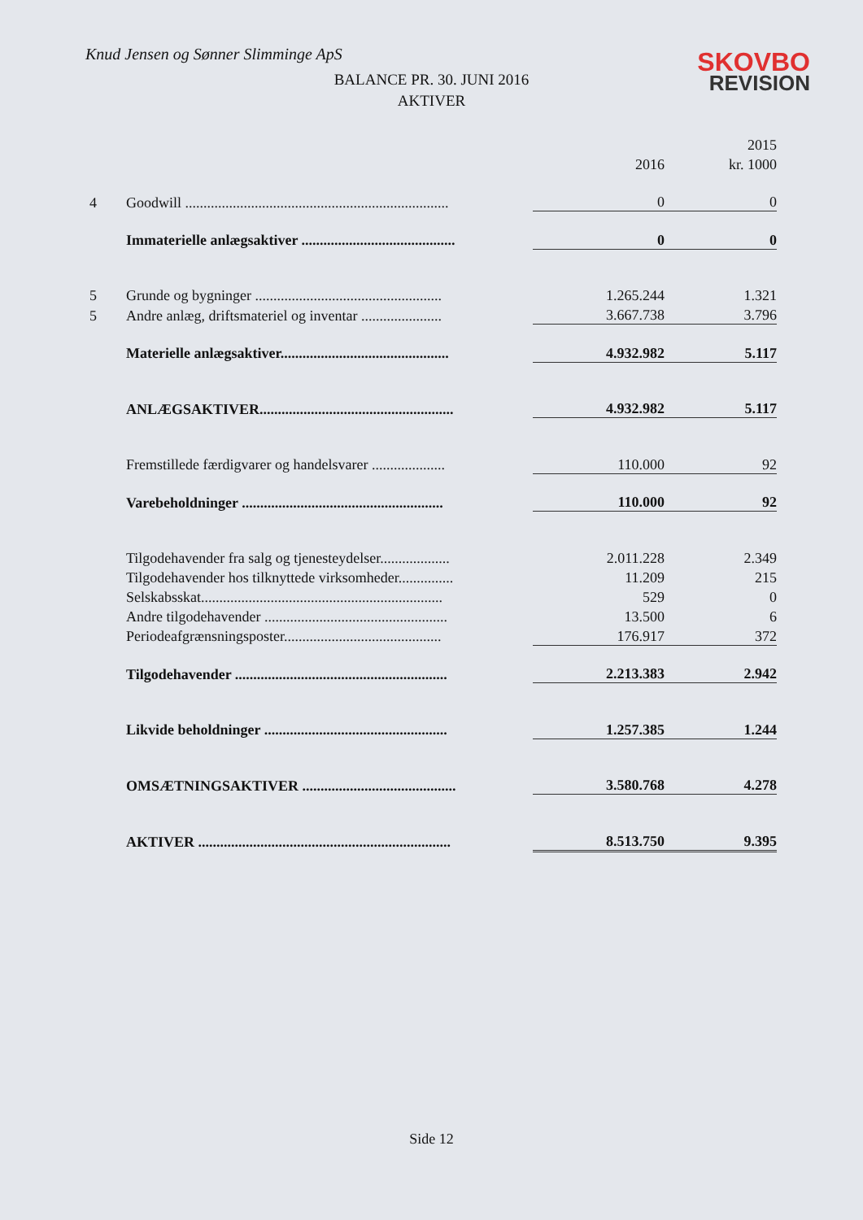Knud Jensen og Sønner Slimminge ApS
SKOVBO
REVISION
BALANCE PR. 30. JUNI 2016
AKTIVER
| | | | 2015 |
| | | 2016 | kr. 1000 |
| 4 | Goodwill ........................................................................ | 0 | 0 |
| | Immaterielle anlægsaktiver .......................................... | 0 | 0 |
| 5 | Grunde og bygninger ................................................... | 1.265.244 | 1.321 |
| 5 | Andre anlæg, driftsmateriel og inventar ...................... | 3.667.738 | 3.796 |
| | Materielle anlægsaktiver.............................................. | 4.932.982 | 5.117 |
| | ANLÆGSAKTIVER..................................................... | 4.932.982 | 5.117 |
| | Fremstillede færdigvarer og handelsvarer .................... | 110.000 | 92 |
| | Varebeholdninger ....................................................... | 110.000 | 92 |
| | Tilgodehavender fra salg og tjenesteydelser................... | 2.011.228 | 2.349 |
| | Tilgodehavender hos tilknyttede virksomheder............... | 11.209 | 215 |
| | Selskabsskat.................................................................. | 529 | 0 |
| | Andre tilgodehavender .................................................. | 13.500 | 6 |
| | Periodeafgrænsningsposter........................................... | 176.917 | 372 |
| | Tilgodehavender .......................................................... | 2.213.383 | 2.942 |
| | Likvide beholdninger .................................................. | 1.257.385 | 1.244 |
| | OMSÆTNINGSAKTIVER .......................................... | 3.580.768 | 4.278 |
| | AKTIVER ..................................................................... | 8.513.750 | 9.395 |
Side 12